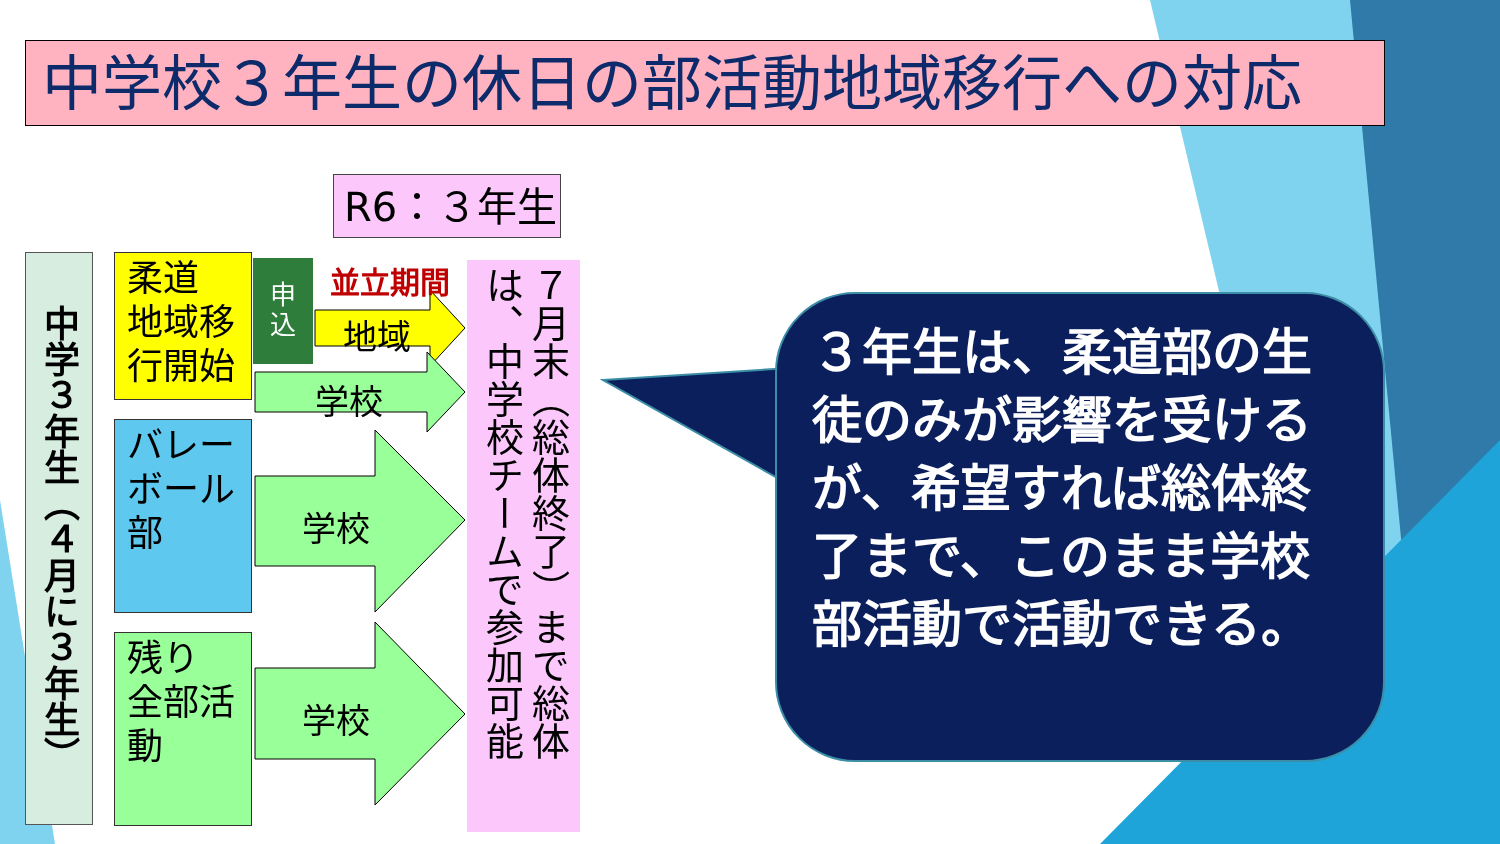中学校３年生の休日の部活動地域移行への対応
R6：３年生
中学３年生（４月に３年生）
柔道
地域移
行開始
申
込
並立期間
地域
学校
バレー
ボール
部
学校
残り
全部活
動
学校
７月末（総体終了）まで総体は、中学校チームで参加可能
３年生は、柔道部の生徒のみが影響を受けるが、希望すれば総体終了まで、このまま学校部活動で活動できる。